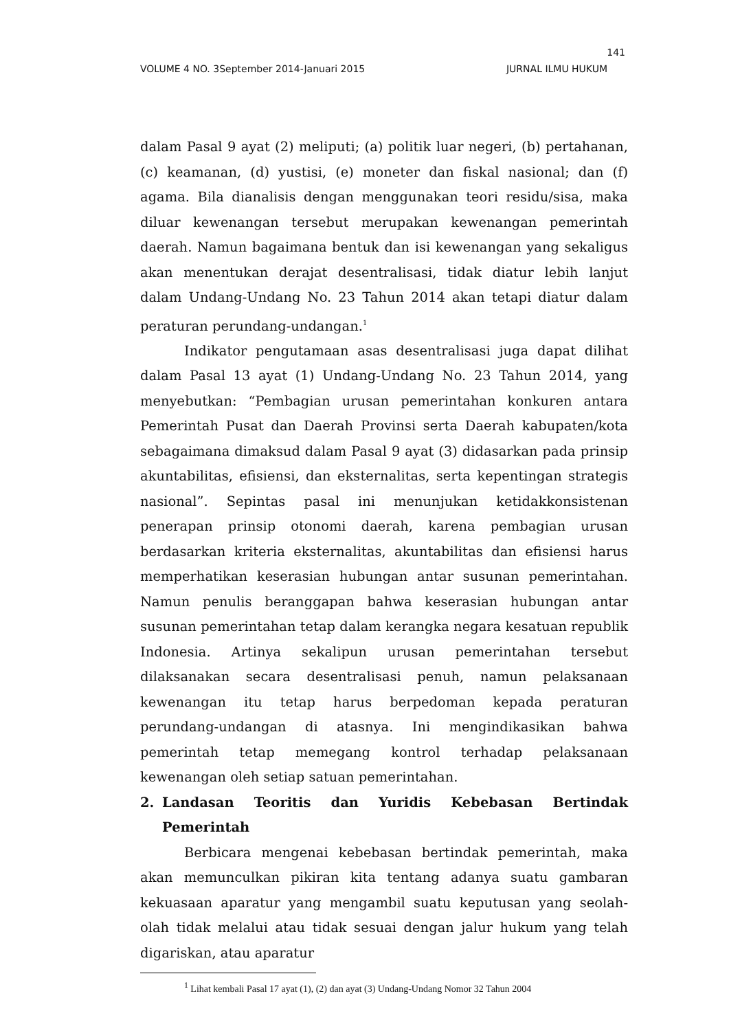141
VOLUME 4 NO. 3September 2014-Januari 2015 JURNAL ILMU HUKUM
dalam Pasal 9 ayat (2) meliputi; (a) politik luar negeri, (b) pertahanan, (c) keamanan, (d) yustisi, (e) moneter dan fiskal nasional; dan (f) agama. Bila dianalisis dengan menggunakan teori residu/sisa, maka diluar kewenangan tersebut merupakan kewenangan pemerintah daerah. Namun bagaimana bentuk dan isi kewenangan yang sekaligus akan menentukan derajat desentralisasi, tidak diatur lebih lanjut dalam Undang-Undang No. 23 Tahun 2014 akan tetapi diatur dalam peraturan perundang-undangan.<sup>1</sup>
Indikator pengutamaan asas desentralisasi juga dapat dilihat dalam Pasal 13 ayat (1) Undang-Undang No. 23 Tahun 2014, yang menyebutkan: “Pembagian urusan pemerintahan konkuren antara Pemerintah Pusat dan Daerah Provinsi serta Daerah kabupaten/kota sebagaimana dimaksud dalam Pasal 9 ayat (3) didasarkan pada prinsip akuntabilitas, efisiensi, dan eksternalitas, serta kepentingan strategis nasional”. Sepintas pasal ini menunjukan ketidakkonsistenan penerapan prinsip otonomi daerah, karena pembagian urusan berdasarkan kriteria eksternalitas, akuntabilitas dan efisiensi harus memperhatikan keserasian hubungan antar susunan pemerintahan. Namun penulis beranggapan bahwa keserasian hubungan antar susunan pemerintahan tetap dalam kerangka negara kesatuan republik Indonesia. Artinya sekalipun urusan pemerintahan tersebut dilaksanakan secara desentralisasi penuh, namun pelaksanaan kewenangan itu tetap harus berpedoman kepada peraturan perundang-undangan di atasnya. Ini mengindikasikan bahwa pemerintah tetap memegang kontrol terhadap pelaksanaan kewenangan oleh setiap satuan pemerintahan.
2. Landasan Teoritis dan Yuridis Kebebasan Bertindak Pemerintah
Berbicara mengenai kebebasan bertindak pemerintah, maka akan memunculkan pikiran kita tentang adanya suatu gambaran kekuasaan aparatur yang mengambil suatu keputusan yang seolah-olah tidak melalui atau tidak sesuai dengan jalur hukum yang telah digariskan, atau aparatur
<sup>1</sup> Lihat kembali Pasal 17 ayat (1), (2) dan ayat (3) Undang-Undang Nomor 32 Tahun 2004